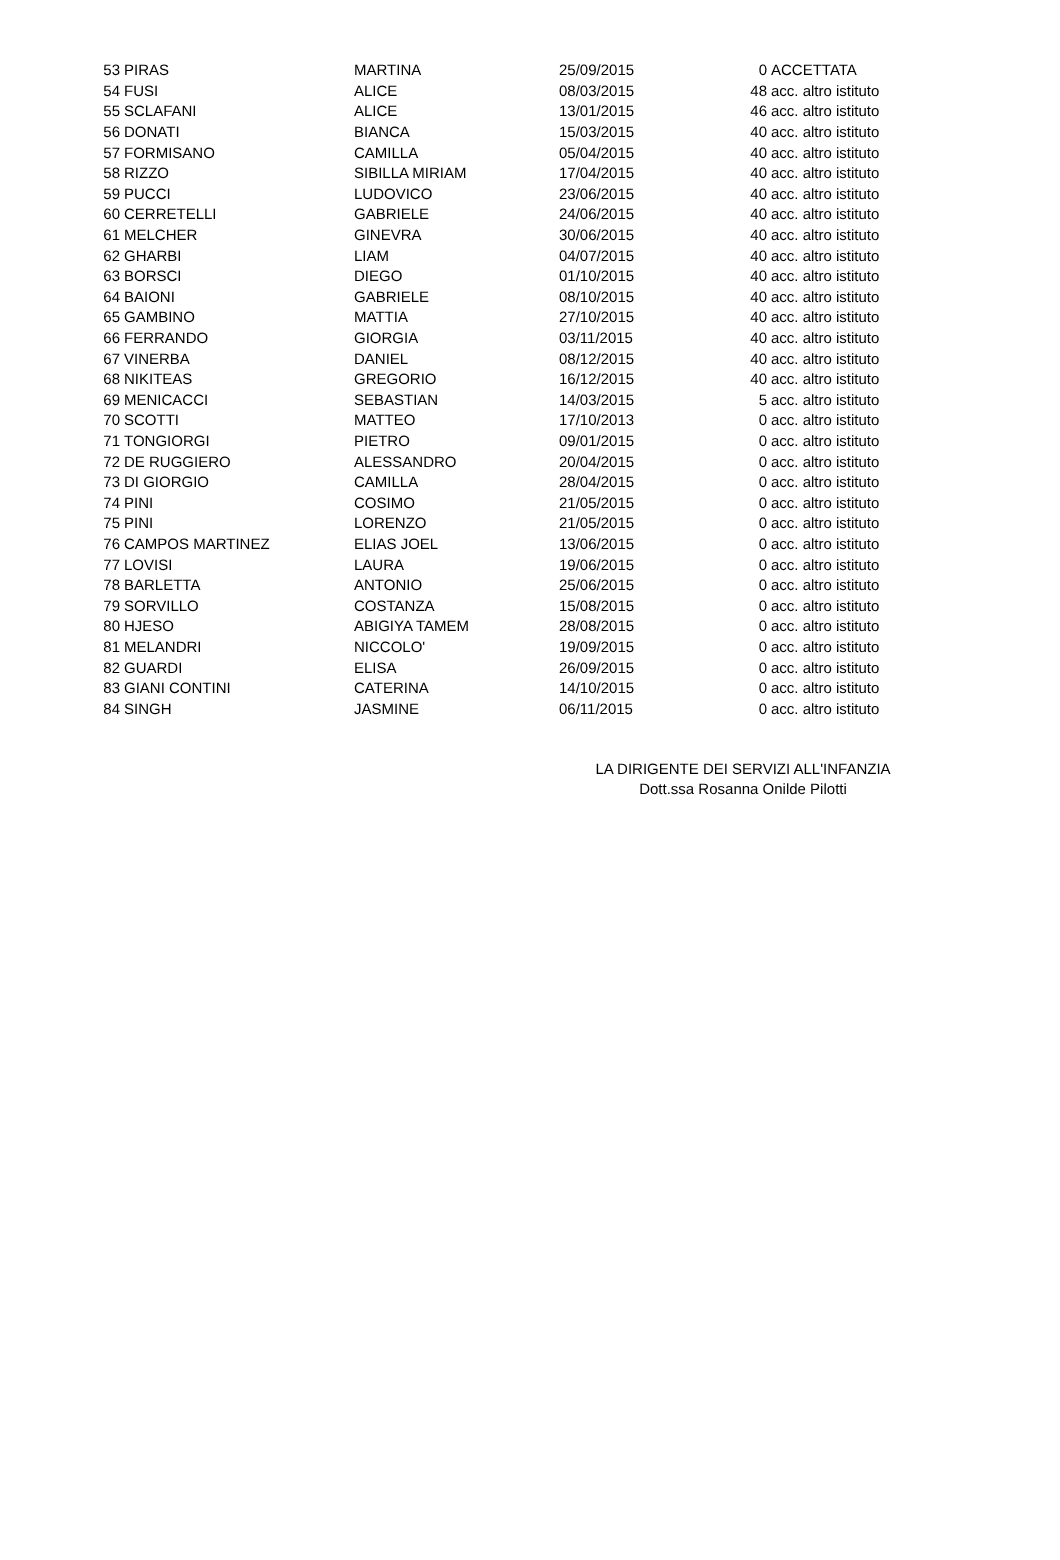| 53 | PIRAS | MARTINA | 25/09/2015 | 0 | ACCETTATA |
| 54 | FUSI | ALICE | 08/03/2015 | 48 | acc. altro istituto |
| 55 | SCLAFANI | ALICE | 13/01/2015 | 46 | acc. altro istituto |
| 56 | DONATI | BIANCA | 15/03/2015 | 40 | acc. altro istituto |
| 57 | FORMISANO | CAMILLA | 05/04/2015 | 40 | acc. altro istituto |
| 58 | RIZZO | SIBILLA MIRIAM | 17/04/2015 | 40 | acc. altro istituto |
| 59 | PUCCI | LUDOVICO | 23/06/2015 | 40 | acc. altro istituto |
| 60 | CERRETELLI | GABRIELE | 24/06/2015 | 40 | acc. altro istituto |
| 61 | MELCHER | GINEVRA | 30/06/2015 | 40 | acc. altro istituto |
| 62 | GHARBI | LIAM | 04/07/2015 | 40 | acc. altro istituto |
| 63 | BORSCI | DIEGO | 01/10/2015 | 40 | acc. altro istituto |
| 64 | BAIONI | GABRIELE | 08/10/2015 | 40 | acc. altro istituto |
| 65 | GAMBINO | MATTIA | 27/10/2015 | 40 | acc. altro istituto |
| 66 | FERRANDO | GIORGIA | 03/11/2015 | 40 | acc. altro istituto |
| 67 | VINERBA | DANIEL | 08/12/2015 | 40 | acc. altro istituto |
| 68 | NIKITEAS | GREGORIO | 16/12/2015 | 40 | acc. altro istituto |
| 69 | MENICACCI | SEBASTIAN | 14/03/2015 | 5 | acc. altro istituto |
| 70 | SCOTTI | MATTEO | 17/10/2013 | 0 | acc. altro istituto |
| 71 | TONGIORGI | PIETRO | 09/01/2015 | 0 | acc. altro istituto |
| 72 | DE RUGGIERO | ALESSANDRO | 20/04/2015 | 0 | acc. altro istituto |
| 73 | DI GIORGIO | CAMILLA | 28/04/2015 | 0 | acc. altro istituto |
| 74 | PINI | COSIMO | 21/05/2015 | 0 | acc. altro istituto |
| 75 | PINI | LORENZO | 21/05/2015 | 0 | acc. altro istituto |
| 76 | CAMPOS MARTINEZ | ELIAS JOEL | 13/06/2015 | 0 | acc. altro istituto |
| 77 | LOVISI | LAURA | 19/06/2015 | 0 | acc. altro istituto |
| 78 | BARLETTA | ANTONIO | 25/06/2015 | 0 | acc. altro istituto |
| 79 | SORVILLO | COSTANZA | 15/08/2015 | 0 | acc. altro istituto |
| 80 | HJESO | ABIGIYA TAMEM | 28/08/2015 | 0 | acc. altro istituto |
| 81 | MELANDRI | NICCOLO' | 19/09/2015 | 0 | acc. altro istituto |
| 82 | GUARDI | ELISA | 26/09/2015 | 0 | acc. altro istituto |
| 83 | GIANI CONTINI | CATERINA | 14/10/2015 | 0 | acc. altro istituto |
| 84 | SINGH | JASMINE | 06/11/2015 | 0 | acc. altro istituto |
LA DIRIGENTE DEI SERVIZI ALL'INFANZIA
Dott.ssa Rosanna Onilde Pilotti